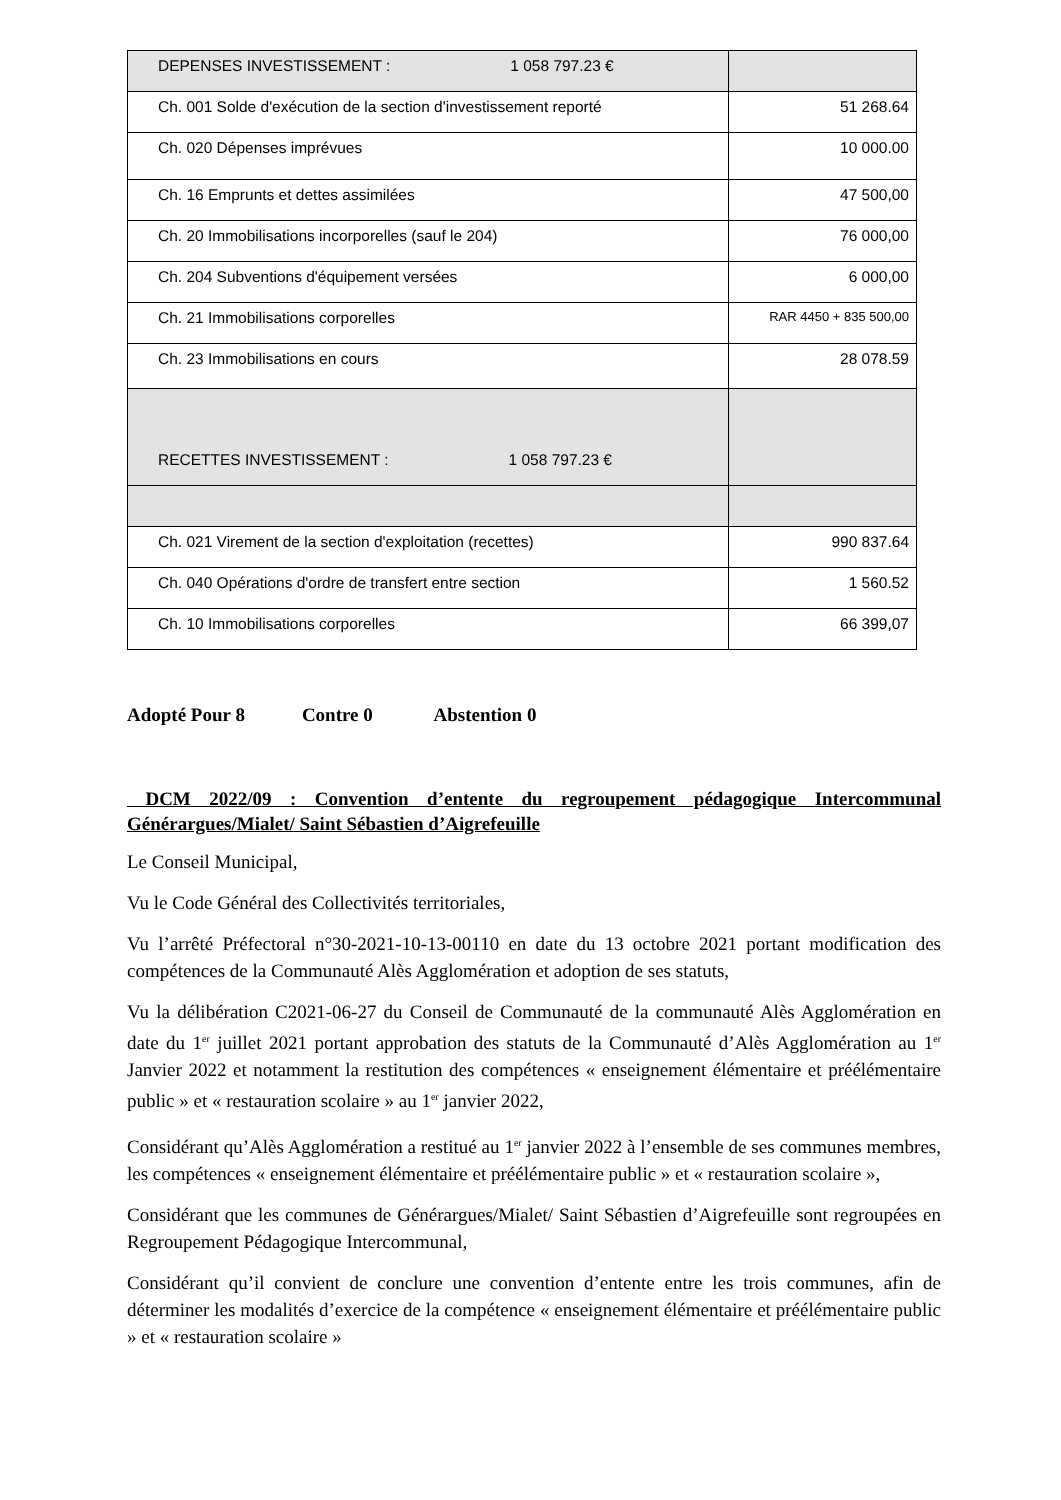| DEPENSES INVESTISSEMENT : 1 058 797.23 € | |
| Ch. 001 Solde d'exécution de la section d'investissement reporté | 51 268.64 |
| Ch. 020 Dépenses imprévues | 10 000.00 |
| Ch. 16 Emprunts et dettes assimilées | 47 500,00 |
| Ch. 20 Immobilisations incorporelles (sauf le 204) | 76 000,00 |
| Ch. 204 Subventions d'équipement versées | 6 000,00 |
| Ch. 21 Immobilisations corporelles | RAR 4450 + 835 500,00 |
| Ch. 23 Immobilisations en cours | 28 078.59 |
| RECETTES INVESTISSEMENT : 1 058 797.23 € | |
| Ch. 021 Virement de la section d'exploitation (recettes) | 990 837.64 |
| Ch. 040 Opérations d'ordre de transfert entre section | 1 560.52 |
| Ch. 10 Immobilisations corporelles | 66 399,07 |
Adopté Pour 8 Contre 0 Abstention 0
DCM 2022/09 : Convention d’entente du regroupement pédagogique Intercommunal Générargues/Mialet/ Saint Sébastien d’Aigrefeuille
Le Conseil Municipal,
Vu le Code Général des Collectivités territoriales,
Vu l’arrêté Préfectoral n°30-2021-10-13-00110 en date du 13 octobre 2021 portant modification des compétences de la Communauté Alès Agglomération et adoption de ses statuts,
Vu la délibération C2021-06-27 du Conseil de Communauté de la communauté Alès Agglomération en date du 1<sup>er</sup> juillet 2021 portant approbation des statuts de la Communauté d’Alès Agglomération au 1<sup>er</sup> Janvier 2022 et notamment la restitution des compétences « enseignement élémentaire et préélémentaire public » et « restauration scolaire » au 1<sup>er</sup> janvier 2022,
Considérant qu’Alès Agglomération a restitué au 1<sup>er</sup> janvier 2022 à l’ensemble de ses communes membres, les compétences « enseignement élémentaire et préélémentaire public » et « restauration scolaire »,
Considérant que les communes de Générargues/Mialet/ Saint Sébastien d’Aigrefeuille sont regroupées en Regroupement Pédagogique Intercommunal,
Considérant qu’il convient de conclure une convention d’entente entre les trois communes, afin de déterminer les modalités d’exercice de la compétence « enseignement élémentaire et préélémentaire public » et « restauration scolaire »